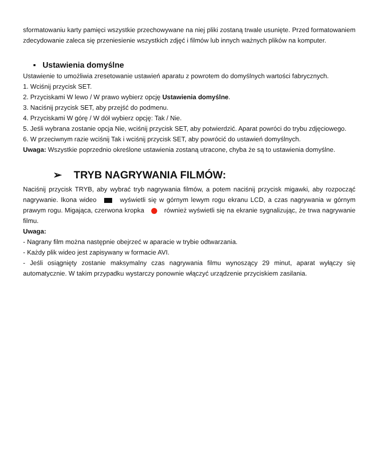sformatowaniu karty pamięci wszystkie przechowywane na niej pliki zostaną trwale usunięte. Przed formatowaniem zdecydowanie zaleca się przeniesienie wszystkich zdjęć i filmów lub innych ważnych plików na komputer.
▪ Ustawienia domyślne
Ustawienie to umożliwia zresetowanie ustawień aparatu z powrotem do domyślnych wartości fabrycznych.
1. Wciśnij przycisk SET.
2. Przyciskami W lewo / W prawo wybierz opcję Ustawienia domyślne.
3. Naciśnij przycisk SET, aby przejść do podmenu.
4. Przyciskami W górę / W dół wybierz opcję: Tak / Nie.
5. Jeśli wybrana zostanie opcja Nie, wciśnij przycisk SET, aby potwierdzić. Aparat powróci do trybu zdjęciowego.
6. W przeciwnym razie wciśnij Tak i wciśnij przycisk SET, aby powrócić do ustawień domyślnych.
Uwaga: Wszystkie poprzednio określone ustawienia zostaną utracone, chyba że są to ustawienia domyślne.
➢ TRYB NAGRYWANIA FILMÓW:
Naciśnij przycisk TRYB, aby wybrać tryb nagrywania filmów, a potem naciśnij przycisk migawki, aby rozpocząć nagrywanie. Ikona wideo wyświetli się w górnym lewym rogu ekranu LCD, a czas nagrywania w górnym prawym rogu. Migająca, czerwona kropka również wyświetli się na ekranie sygnalizując, że trwa nagrywanie filmu.
Uwaga:
- Nagrany film można następnie obejrzeć w aparacie w trybie odtwarzania.
- Każdy plik wideo jest zapisywany w formacie AVI.
- Jeśli osiągnięty zostanie maksymalny czas nagrywania filmu wynoszący 29 minut, aparat wyłączy się automatycznie. W takim przypadku wystarczy ponownie włączyć urządzenie przyciskiem zasilania.